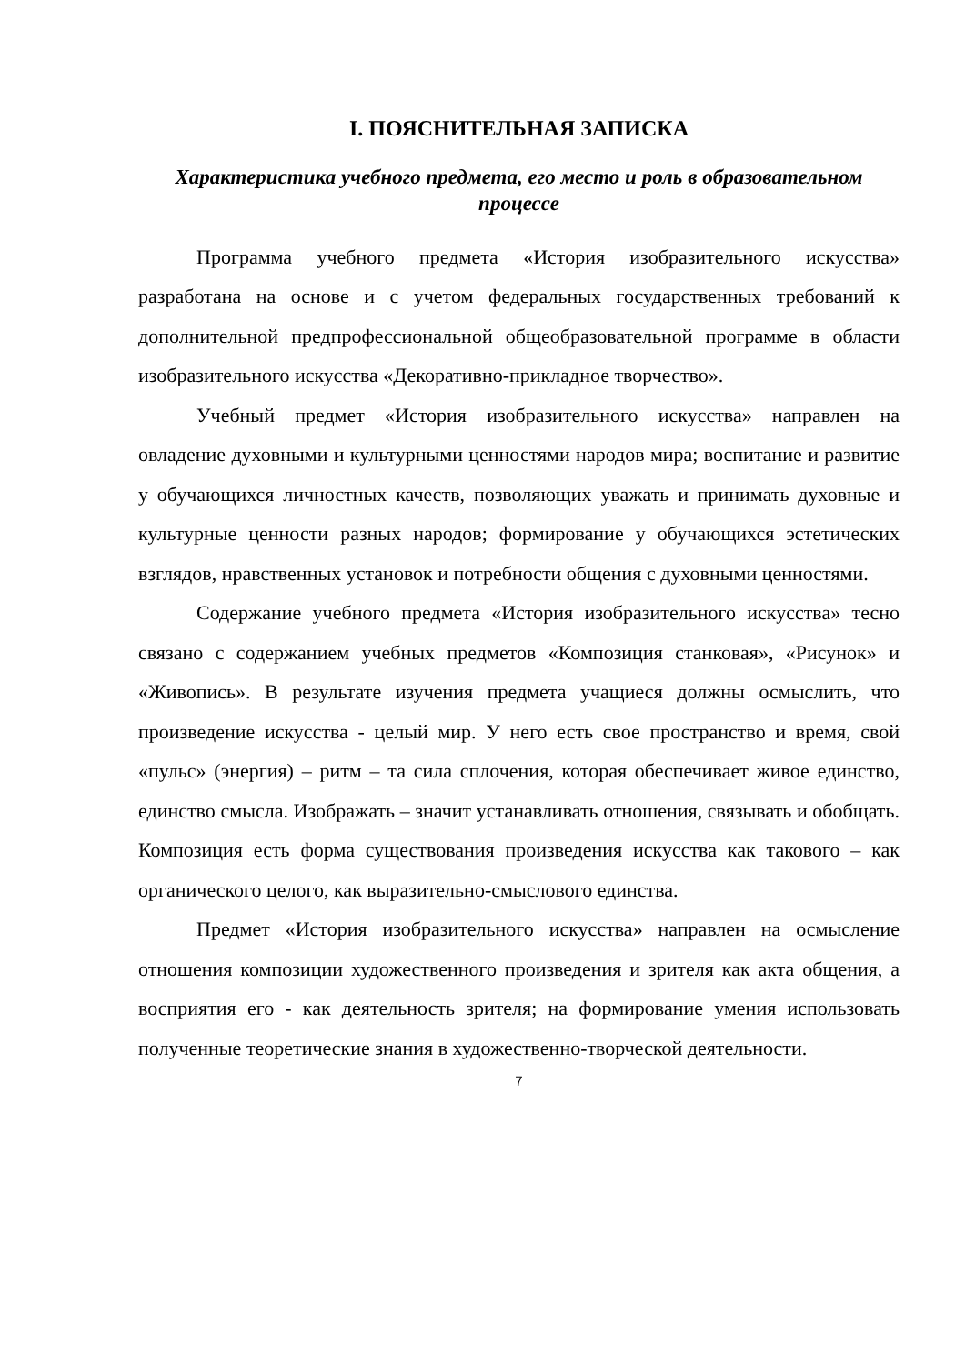I. ПОЯСНИТЕЛЬНАЯ ЗАПИСКА
Характеристика учебного предмета, его место и роль в образовательном процессе
Программа учебного предмета «История изобразительного искусства» разработана на основе и с учетом федеральных государственных требований к дополнительной предпрофессиональной общеобразовательной программе в области изобразительного искусства «Декоративно-прикладное творчество».
Учебный предмет «История изобразительного искусства» направлен на овладение духовными и культурными ценностями народов мира; воспитание и развитие у обучающихся личностных качеств, позволяющих уважать и принимать духовные и культурные ценности разных народов; формирование у обучающихся эстетических взглядов, нравственных установок и потребности общения с духовными ценностями.
Содержание учебного предмета «История изобразительного искусства» тесно связано с содержанием учебных предметов «Композиция станковая», «Рисунок» и «Живопись». В результате изучения предмета учащиеся должны осмыслить, что произведение искусства - целый мир. У него есть свое пространство и время, свой «пульс» (энергия) – ритм – та сила сплочения, которая обеспечивает живое единство, единство смысла. Изображать – значит устанавливать отношения, связывать и обобщать. Композиция есть форма существования произведения искусства как такового – как органического целого, как выразительно-смыслового единства.
Предмет «История изобразительного искусства» направлен на осмысление отношения композиции художественного произведения и зрителя как акта общения, а восприятия его - как деятельность зрителя; на формирование умения использовать полученные теоретические знания в художественно-творческой деятельности.
7